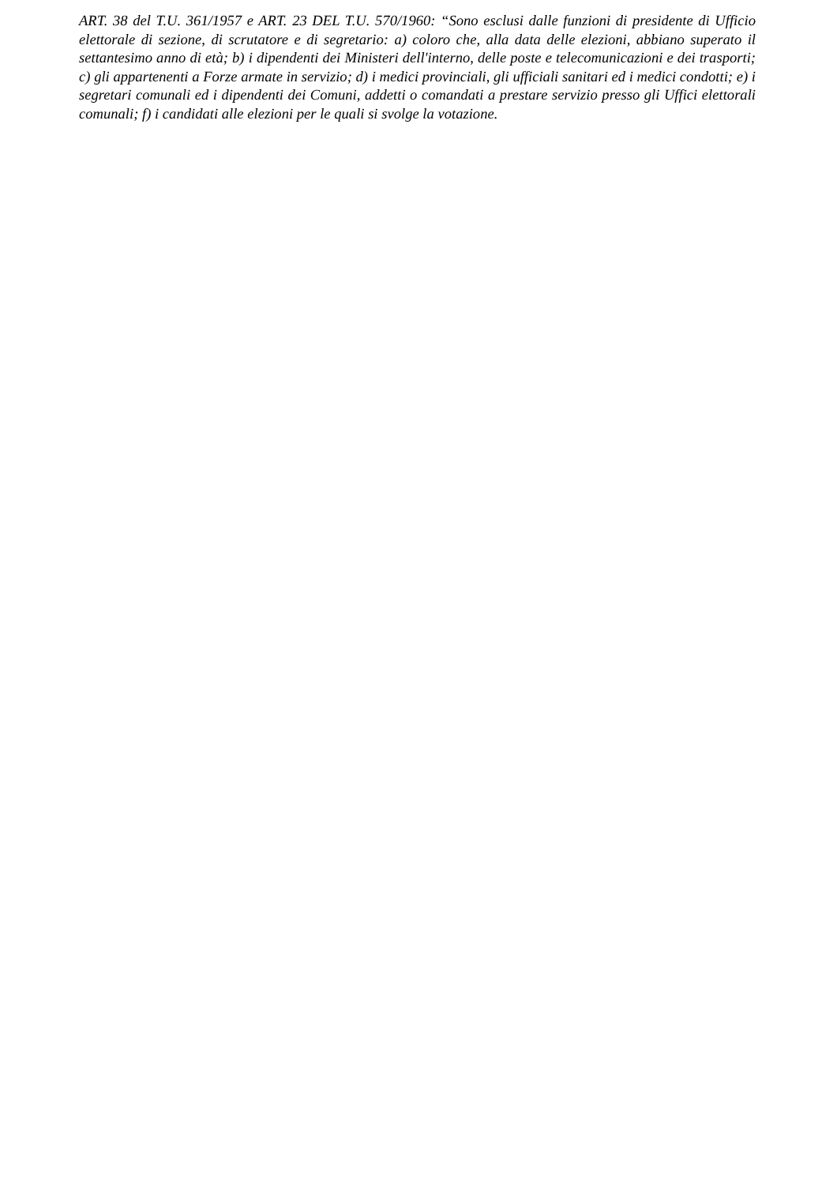ART. 38 del T.U. 361/1957 e ART. 23 DEL T.U. 570/1960: “Sono esclusi dalle funzioni di presidente di Ufficio elettorale di sezione, di scrutatore e di segretario: a) coloro che, alla data delle elezioni, abbiano superato il settantesimo anno di età; b) i dipendenti dei Ministeri dell'interno, delle poste e telecomunicazioni e dei trasporti; c) gli appartenenti a Forze armate in servizio; d) i medici provinciali, gli ufficiali sanitari ed i medici condotti; e) i segretari comunali ed i dipendenti dei Comuni, addetti o comandati a prestare servizio presso gli Uffici elettorali comunali; f) i candidati alle elezioni per le quali si svolge la votazione.